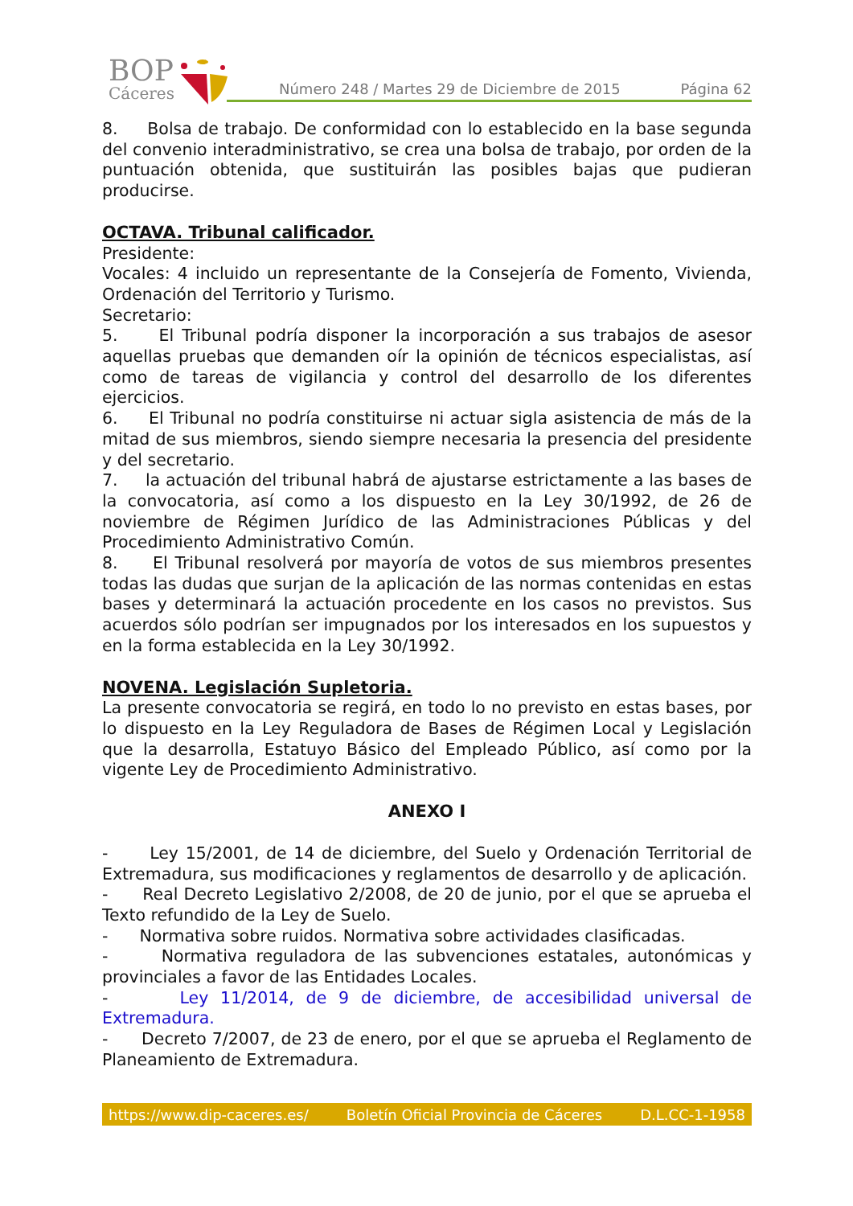BOP
Cáceres
Número 248 / Martes 29 de Diciembre de 2015 Página 62
8. Bolsa de trabajo. De conformidad con lo establecido en la base segunda del convenio interadministrativo, se crea una bolsa de trabajo, por orden de la puntuación obtenida, que sustituirán las posibles bajas que pudieran producirse.
OCTAVA. Tribunal calificador.
Presidente:
Vocales: 4 incluido un representante de la Consejería de Fomento, Vivienda, Ordenación del Territorio y Turismo.
Secretario:
5. El Tribunal podría disponer la incorporación a sus trabajos de asesor aquellas pruebas que demanden oír la opinión de técnicos especialistas, así como de tareas de vigilancia y control del desarrollo de los diferentes ejercicios.
6. El Tribunal no podría constituirse ni actuar sigla asistencia de más de la mitad de sus miembros, siendo siempre necesaria la presencia del presidente y del secretario.
7. la actuación del tribunal habrá de ajustarse estrictamente a las bases de la convocatoria, así como a los dispuesto en la Ley 30/1992, de 26 de noviembre de Régimen Jurídico de las Administraciones Públicas y del Procedimiento Administrativo Común.
8. El Tribunal resolverá por mayoría de votos de sus miembros presentes todas las dudas que surjan de la aplicación de las normas contenidas en estas bases y determinará la actuación procedente en los casos no previstos. Sus acuerdos sólo podrían ser impugnados por los interesados en los supuestos y en la forma establecida en la Ley 30/1992.
NOVENA. Legislación Supletoria.
La presente convocatoria se regirá, en todo lo no previsto en estas bases, por lo dispuesto en la Ley Reguladora de Bases de Régimen Local y Legislación que la desarrolla, Estatuyo Básico del Empleado Público, así como por la vigente Ley de Procedimiento Administrativo.
ANEXO I
- Ley 15/2001, de 14 de diciembre, del Suelo y Ordenación Territorial de Extremadura, sus modificaciones y reglamentos de desarrollo y de aplicación.
- Real Decreto Legislativo 2/2008, de 20 de junio, por el que se aprueba el Texto refundido de la Ley de Suelo.
- Normativa sobre ruidos. Normativa sobre actividades clasificadas.
- Normativa reguladora de las subvenciones estatales, autonómicas y provinciales a favor de las Entidades Locales.
- Ley 11/2014, de 9 de diciembre, de accesibilidad universal de Extremadura.
- Decreto 7/2007, de 23 de enero, por el que se aprueba el Reglamento de Planeamiento de Extremadura.
https://www.dip-caceres.es/ Boletín Oficial Provincia de Cáceres D.L.CC-1-1958